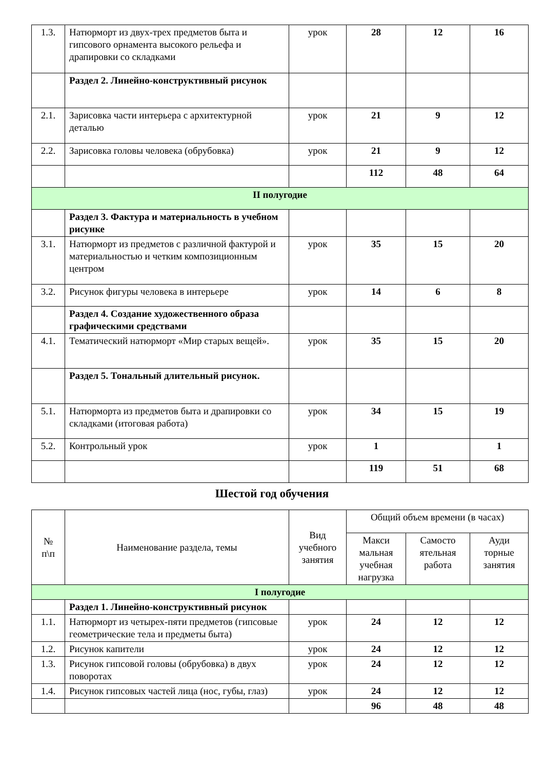| 1.3. | Натюрморт из двух-трех предметов быта и гипсового орнамента высокого рельефа и драпировки со складками | урок | 28 | 12 | 16 |
| | Раздел 2. Линейно-конструктивный рисунок | | | | |
| 2.1. | Зарисовка части интерьера с архитектурной деталью | урок | 21 | 9 | 12 |
| 2.2. | Зарисовка головы человека (обрубовка) | урок | 21 | 9 | 12 |
| | | | 112 | 48 | 64 |
| II полугодие | | | | | |
| | Раздел 3. Фактура и материальность в учебном рисунке | | | | |
| 3.1. | Натюрморт из предметов с различной фактурой и материальностью и четким композиционным центром | урок | 35 | 15 | 20 |
| 3.2. | Рисунок фигуры человека в интерьере | урок | 14 | 6 | 8 |
| | Раздел 4. Создание художественного образа графическими средствами | | | | |
| 4.1. | Тематический натюрморт «Мир старых вещей». | урок | 35 | 15 | 20 |
| | Раздел 5. Тональный длительный рисунок. | | | | |
| 5.1. | Натюрморта из предметов быта и драпировки со складками (итоговая работа) | урок | 34 | 15 | 19 |
| 5.2. | Контрольный урок | урок | 1 | | 1 |
| | | | 119 | 51 | 68 |
Шестой год обучения
| № п\п | Наименование раздела, темы | Вид учебного занятия | Общий объем времени (в часах) | | |
| --- | --- | --- | --- | --- | --- |
| | | | Макси мальная учебная нагрузка | Самосто ятельная работа | Ауди торные занятия |
| I полугодие | | | | | |
| | Раздел 1. Линейно-конструктивный рисунок | | | | |
| 1.1. | Натюрморт из четырех-пяти предметов (гипсовые геометрические тела и предметы быта) | урок | 24 | 12 | 12 |
| 1.2. | Рисунок капители | урок | 24 | 12 | 12 |
| 1.3. | Рисунок гипсовой головы (обрубовка) в двух поворотах | урок | 24 | 12 | 12 |
| 1.4. | Рисунок гипсовых частей лица (нос, губы, глаз) | урок | 24 | 12 | 12 |
| | | | 96 | 48 | 48 |